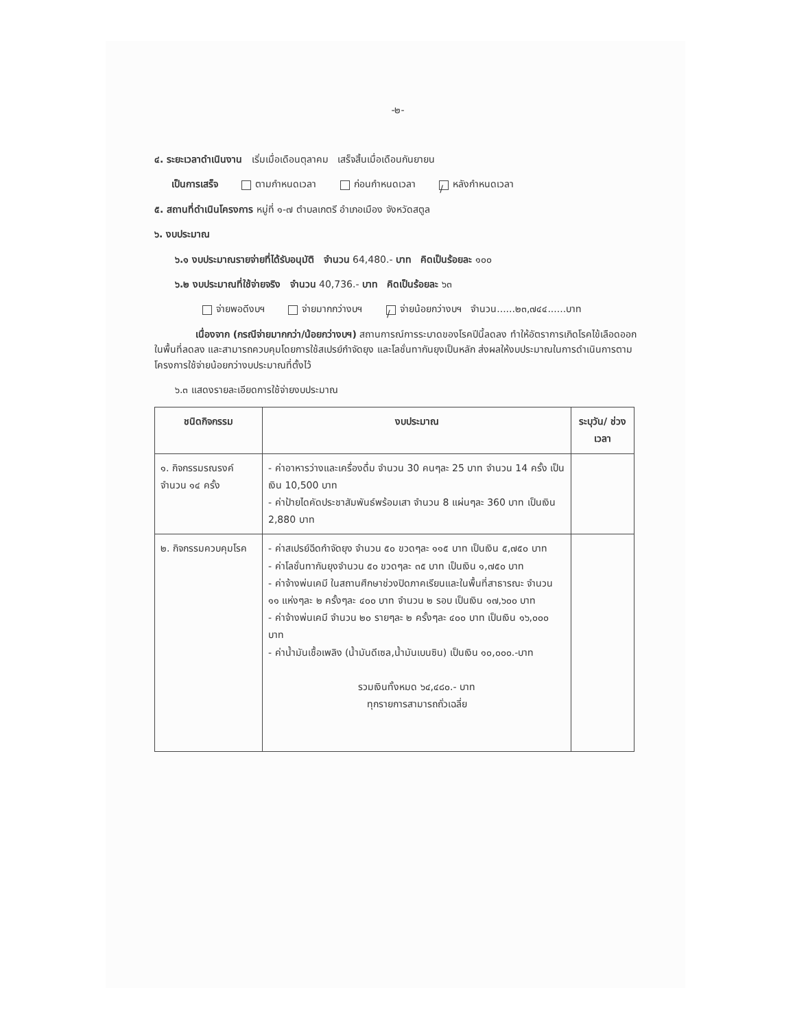-๒-
๔. ระยะเวลาดำเนินงาน เริ่มเมื่อเดือนตุลาคม เสร็จสิ้นเมื่อเดือนกันยายน
เป็นการเสร็จ ตามกำหนดเวลา ก่อนกำหนดเวลา / หลังกำหนดเวลา
๕. สถานที่ดำเนินโครงการ หมู่ที่ ๑-๗ ตำบลเกตรี อำเภอเมือง จังหวัดสตูล
๖. งบประมาณ
๖.๑ งบประมาณรายจ่ายที่ได้รับอนุมัติ จำนวน 64,480.- บาท คิดเป็นร้อยละ ๑๐๐
๖.๒ งบประมาณที่ใช้จ่ายจริง จำนวน 40,736.- บาท คิดเป็นร้อยละ ๖๓
จ่ายพอดีงบฯ จ่ายมากกว่างบฯ / จ่ายน้อยกว่างบฯ จำนวน......๒๓,๗๔๔......บาท
เนื่องจาก (กรณีจ่ายมากกว่า/น้อยกว่างบฯ) สถานการณ์การระบาดของโรคปีนี้ลดลง ทำให้อัตราการเกิดโรคไข้เลือดออกในพื้นที่ลดลง และสามารถควบคุมโดยการใช้สเปรย์กำจัดยุง และโลชั่นทากันยุงเป็นหลัก ส่งผลให้งบประมาณในการดำเนินการตามโครงการใช้จ่ายน้อยกว่างบประมาณที่ตั้งไว้
๖.๓ แสดงรายละเอียดการใช้จ่ายงบประมาณ
| ชนิดกิจกรรม | งบประมาณ | ระบุวัน/ ช่วงเวลา |
| --- | --- | --- |
| ๑. กิจกรรมรณรงค์ จำนวน ๑๔ ครั้ง | - ค่าอาหารว่างและเครื่องดื่ม จำนวน 30 คนๆละ 25 บาท จำนวน 14 ครั้ง เป็นเงิน 10,500 บาท - ค่าป้ายไดคัดประชาสัมพันธ์พร้อมเสา จำนวน 8 แผ่นๆละ 360 บาท เป็นเงิน 2,880 บาท | |
| ๒. กิจกรรมควบคุมโรค | - ค่าสเปรย์ฉีดกำจัดยุง จำนวน ๕๐ ขวดๆละ ๑๑๕ บาท เป็นเงิน ๕,๗๕๐ บาท - ค่าโลชั่นทากันยุงจำนวน ๕๐ ขวดๆละ ๓๕ บาท เป็นเงิน ๑,๗๕๐ บาท - ค่าจ้างพ่นเคมี ในสถานศึกษาช่วงปิดภาคเรียนและในพื้นที่สาธารณะ จำนวน ๑๑ แห่งๆละ ๒ ครั้งๆละ ๔๐๐ บาท จำนวน ๒ รอบ เป็นเงิน ๑๗,๖๐๐ บาท - ค่าจ้างพ่นเคมี จำนวน ๒๐ รายๆละ ๒ ครั้งๆละ ๔๐๐ บาท เป็นเงิน ๑๖,๐๐๐ บาท - ค่าน้ำมันเชื้อเพลิง (น้ำมันดีเซล,น้ำมันเบนซิน) เป็นเงิน ๑๐,๐๐๐.-บาท รวมเงินทั้งหมด ๖๔,๔๘๐.- บาท ทุกรายการสามารถถั่วเฉลี่ย | |